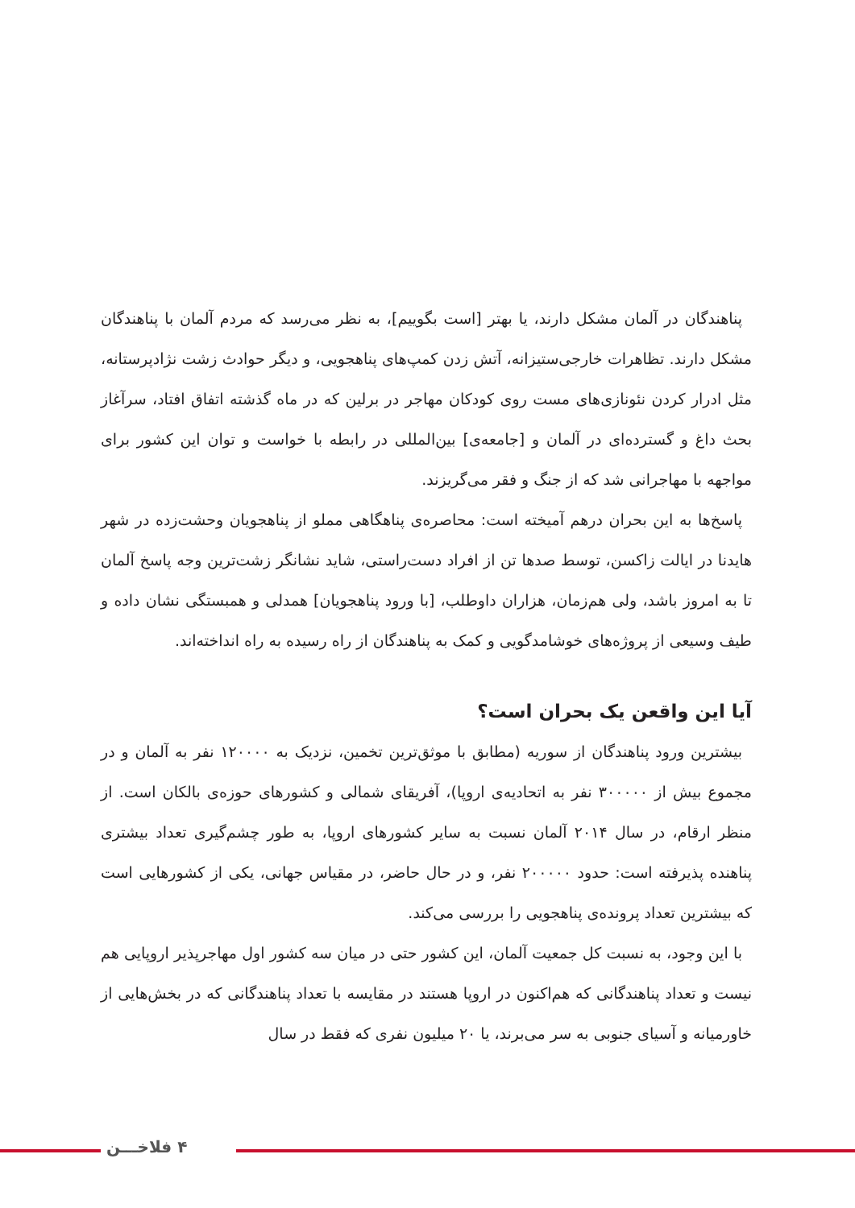پناهندگان در آلمان مشکل دارند، یا بهتر [است بگوییم]، به نظر می‌رسد که مردم آلمان با پناهندگان مشکل دارند. تظاهرات خارجی‌ستیزانه، آتش زدن کمپ‌های پناهجویی، و دیگر حوادث زشت نژادپرستانه، مثل ادرار کردن نئونازی‌های مست روی کودکان مهاجر در برلین که در ماه گذشته اتفاق افتاد، سرآغاز بحث داغ و گسترده‌ای در آلمان و [جامعه‌ی] بین‌المللی در رابطه با خواست و توان این کشور برای مواجهه با مهاجرانی شد که از جنگ و فقر می‌گریزند.
پاسخ‌ها به این بحران درهم آمیخته است: محاصره‌ی پناهگاهی مملو از پناهجویان وحشت‌زده در شهر هایدنا در ایالت زاکسن، توسط صدها تن از افراد دست‌راستی، شاید نشانگر زشت‌ترین وجه پاسخ آلمان تا به امروز باشد، ولی هم‌زمان، هزاران داوطلب، [با ورود پناهجویان] همدلی و همبستگی نشان داده و طیف وسیعی از پروژه‌های خوشامدگویی و کمک به پناهندگان از راه رسیده به راه انداخته‌اند.
آیا این واقعن یک بحران است؟
بیشترین ورود پناهندگان از سوریه (مطابق با موثق‌ترین تخمین، نزدیک به ۱۲۰۰۰۰ نفر به آلمان و در مجموع بیش از ۳۰۰۰۰۰ نفر به اتحادیه‌ی اروپا)، آفریقای شمالی و کشورهای حوزه‌ی بالکان است. از منظر ارقام، در سال ۲۰۱۴ آلمان نسبت به سایر کشورهای اروپا، به طور چشم‌گیری تعداد بیشتری پناهنده پذیرفته است: حدود ۲۰۰۰۰۰ نفر، و در حال حاضر، در مقیاس جهانی، یکی از کشورهایی است که بیشترین تعداد پرونده‌ی پناهجویی را بررسی می‌کند.
با این وجود، به نسبت کل جمعیت آلمان، این کشور حتی در میان سه کشور اول مهاجرپذیر اروپایی هم نیست و تعداد پناهندگانی که هم‌اکنون در اروپا هستند در مقایسه با تعداد پناهندگانی که در بخش‌هایی از خاورمیانه و آسیای جنوبی به سر می‌برند، یا ۲۰ میلیون نفری که فقط در سال
۴ فلاخـــن